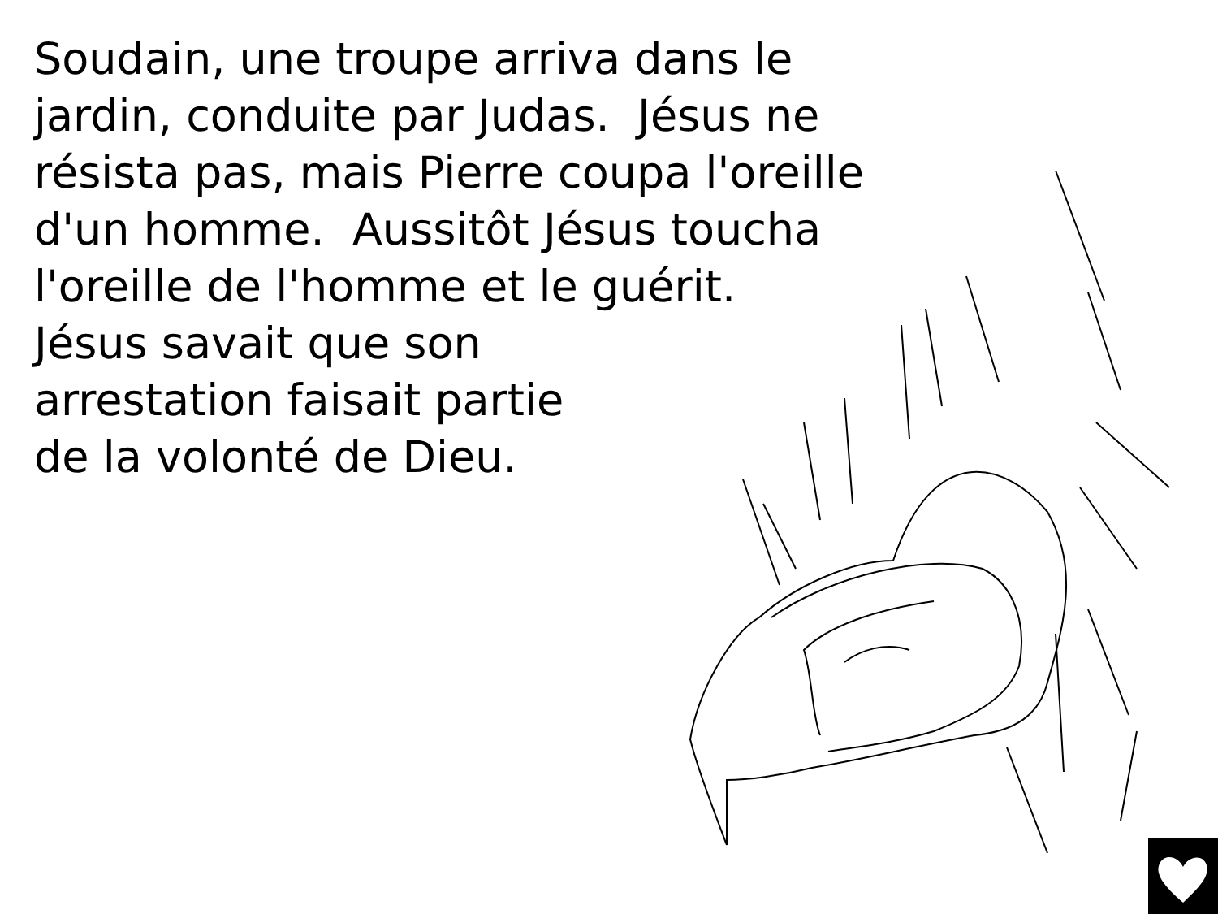Soudain, une troupe arriva dans le
jardin, conduite par Judas. Jésus ne
résista pas, mais Pierre coupa l'oreille
d'un homme. Aussitôt Jésus toucha
l'oreille de l'homme et le guérit.
Jésus savait que son
arrestation faisait partie
de la volonté de Dieu.